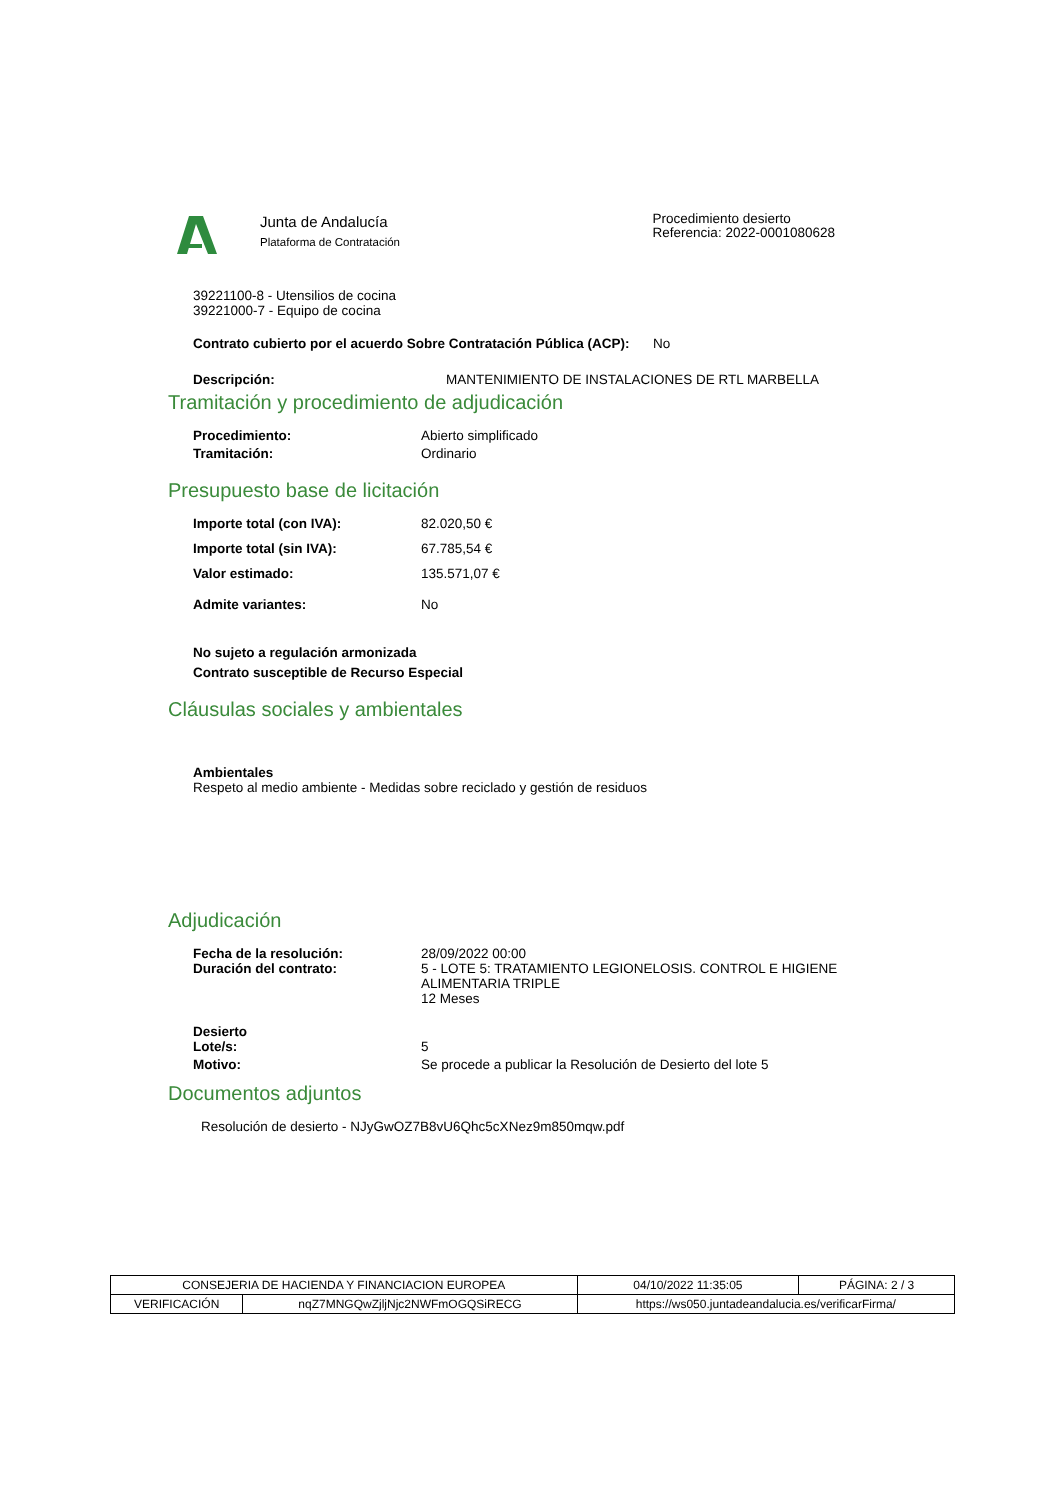Junta de Andalucía
Plataforma de Contratación
Procedimiento desierto
Referencia: 2022-0001080628
39221100-8 - Utensilios de cocina
39221000-7 - Equipo de cocina
Contrato cubierto por el acuerdo Sobre Contratación Pública (ACP): No
Descripción: MANTENIMIENTO DE INSTALACIONES DE RTL MARBELLA
Tramitación y procedimiento de adjudicación
Procedimiento: Abierto simplificado
Tramitación: Ordinario
Presupuesto base de licitación
Importe total (con IVA): 82.020,50 €
Importe total (sin IVA): 67.785,54 €
Valor estimado: 135.571,07 €
Admite variantes: No
No sujeto a regulación armonizada
Contrato susceptible de Recurso Especial
Cláusulas sociales y ambientales
Ambientales
Respeto al medio ambiente - Medidas sobre reciclado y gestión de residuos
Adjudicación
Fecha de la resolución:
Duración del contrato: 28/09/2022 00:00
5 - LOTE 5: TRATAMIENTO LEGIONELOSIS. CONTROL E HIGIENE ALIMENTARIA TRIPLE
12 Meses
Desierto
Lote/s: 5
Motivo: Se procede a publicar la Resolución de Desierto del lote 5
Documentos adjuntos
Resolución de desierto - NJyGwOZ7B8vU6Qhc5cXNez9m850mqw.pdf
| CONSEJERIA DE HACIENDA Y FINANCIACION EUROPEA | | 04/10/2022 11:35:05 | PÁGINA: 2 / 3 |
| VERIFICACIÓN | nqZ7MNGQwZjljNjc2NWFmOGQSiRECG | https://ws050.juntadeandalucia.es/verificarFirma/ | |